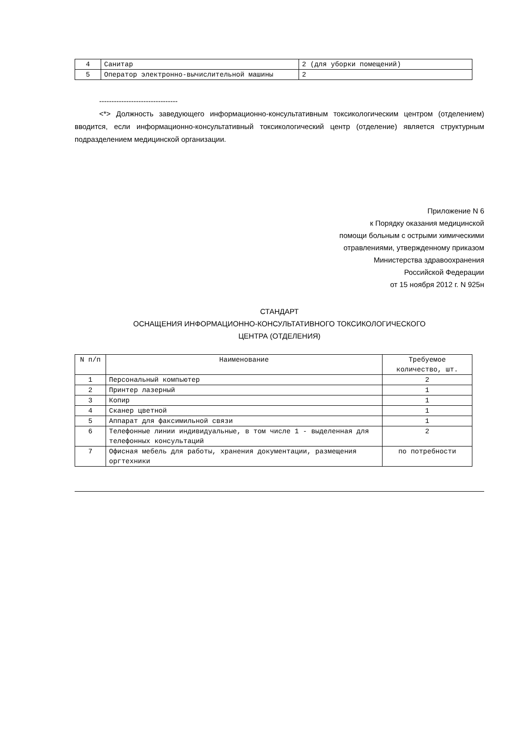| 4 | Санитар | 2 (для уборки помещений) |
| 5 | Оператор электронно-вычислительной машины | 2 |
--------------------------------
<*> Должность заведующего информационно-консультативным токсикологическим центром (отделением) вводится, если информационно-консультативный токсикологический центр (отделение) является структурным подразделением медицинской организации.
Приложение N 6
к Порядку оказания медицинской
помощи больным с острыми химическими
отравлениями, утвержденному приказом
Министерства здравоохранения
Российской Федерации
от 15 ноября 2012 г. N 925н
СТАНДАРТ
ОСНАЩЕНИЯ ИНФОРМАЦИОННО-КОНСУЛЬТАТИВНОГО ТОКСИКОЛОГИЧЕСКОГО
ЦЕНТРА (ОТДЕЛЕНИЯ)
| N п/п | Наименование | Требуемое количество, шт. |
| --- | --- | --- |
| 1 | Персональный компьютер | 2 |
| 2 | Принтер лазерный | 1 |
| 3 | Копир | 1 |
| 4 | Сканер цветной | 1 |
| 5 | Аппарат для факсимильной связи | 1 |
| 6 | Телефонные линии индивидуальные, в том числе 1 - выделенная для телефонных консультаций | 2 |
| 7 | Офисная мебель для работы, хранения документации, размещения оргтехники | по потребности |